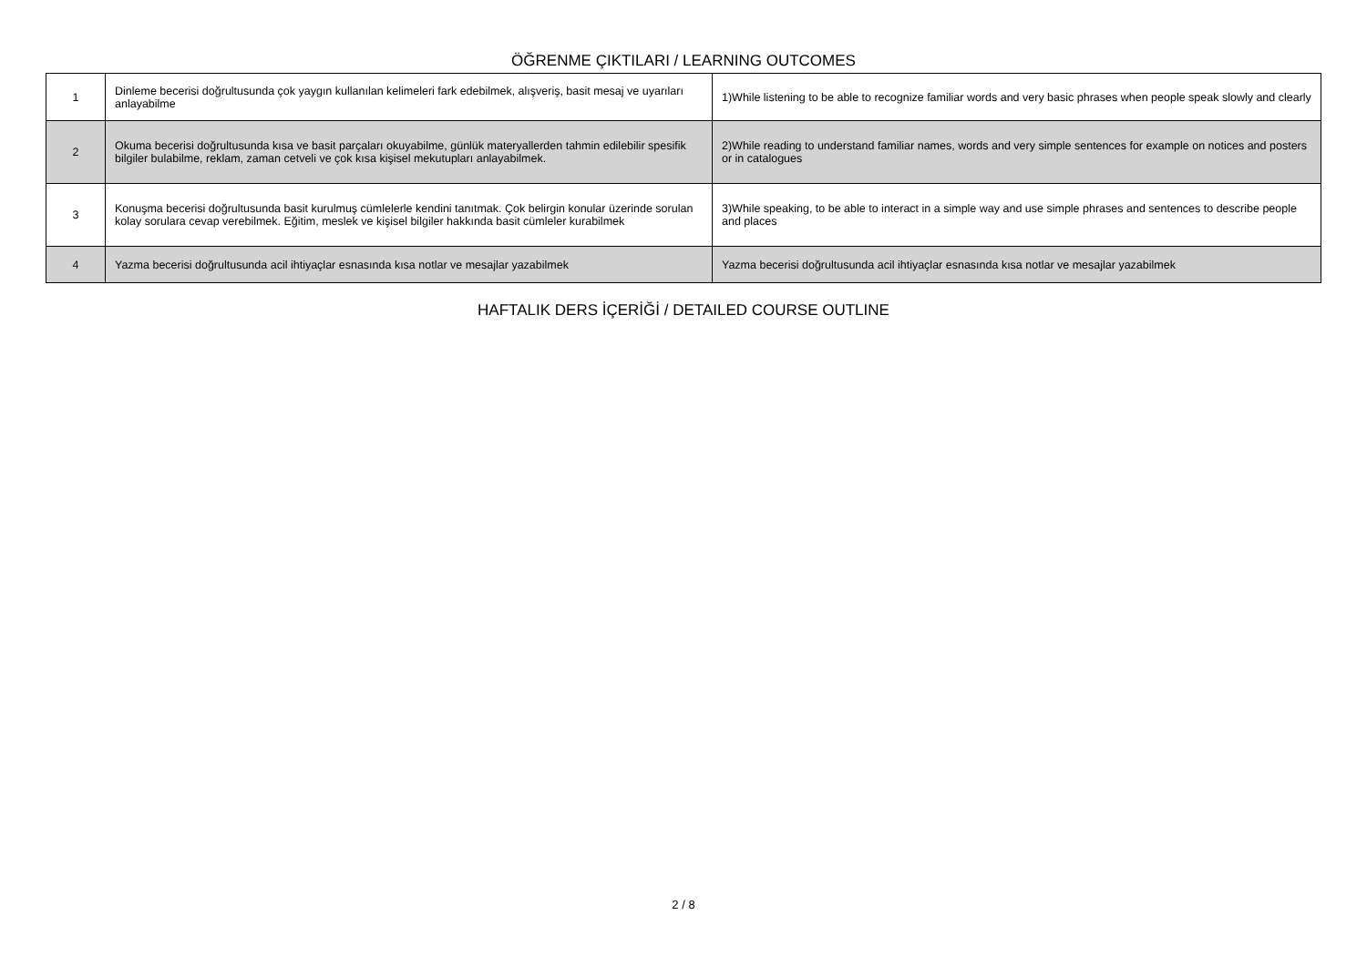ÖĞRENME ÇIKTILARI / LEARNING OUTCOMES
| 1 | Dinleme becerisi doğrultusunda çok yaygın kullanılan kelimeleri fark edebilmek, alışveriş, basit mesaj ve uyarıları anlayabilme | 1)While listening to be able to recognize familiar words and very basic phrases when people speak slowly and clearly |
| 2 | Okuma becerisi doğrultusunda kısa ve basit parçaları okuyabilme, günlük materyallerden tahmin edilebilir spesifik bilgiler bulabilme, reklam, zaman cetveli ve çok kısa kişisel mekutupları anlayabilmek. | 2)While reading to understand familiar names, words and very simple sentences for example on notices and posters or in catalogues |
| 3 | Konuşma becerisi doğrultusunda basit kurulmuş cümlelerle kendini tanıtmak. Çok belirgin konular üzerinde sorulan kolay sorulara cevap verebilmek. Eğitim, meslek ve kişisel bilgiler hakkında basit cümleler kurabilmek | 3)While speaking, to be able to interact in a simple way and use simple phrases and sentences to describe people and places |
| 4 | Yazma becerisi doğrultusunda acil ihtiyaçlar esnasında kısa notlar ve mesajlar yazabilmek | Yazma becerisi doğrultusunda acil ihtiyaçlar esnasında kısa notlar ve mesajlar yazabilmek |
HAFTALIK DERS İÇERİĞİ / DETAILED COURSE OUTLINE
2 / 8